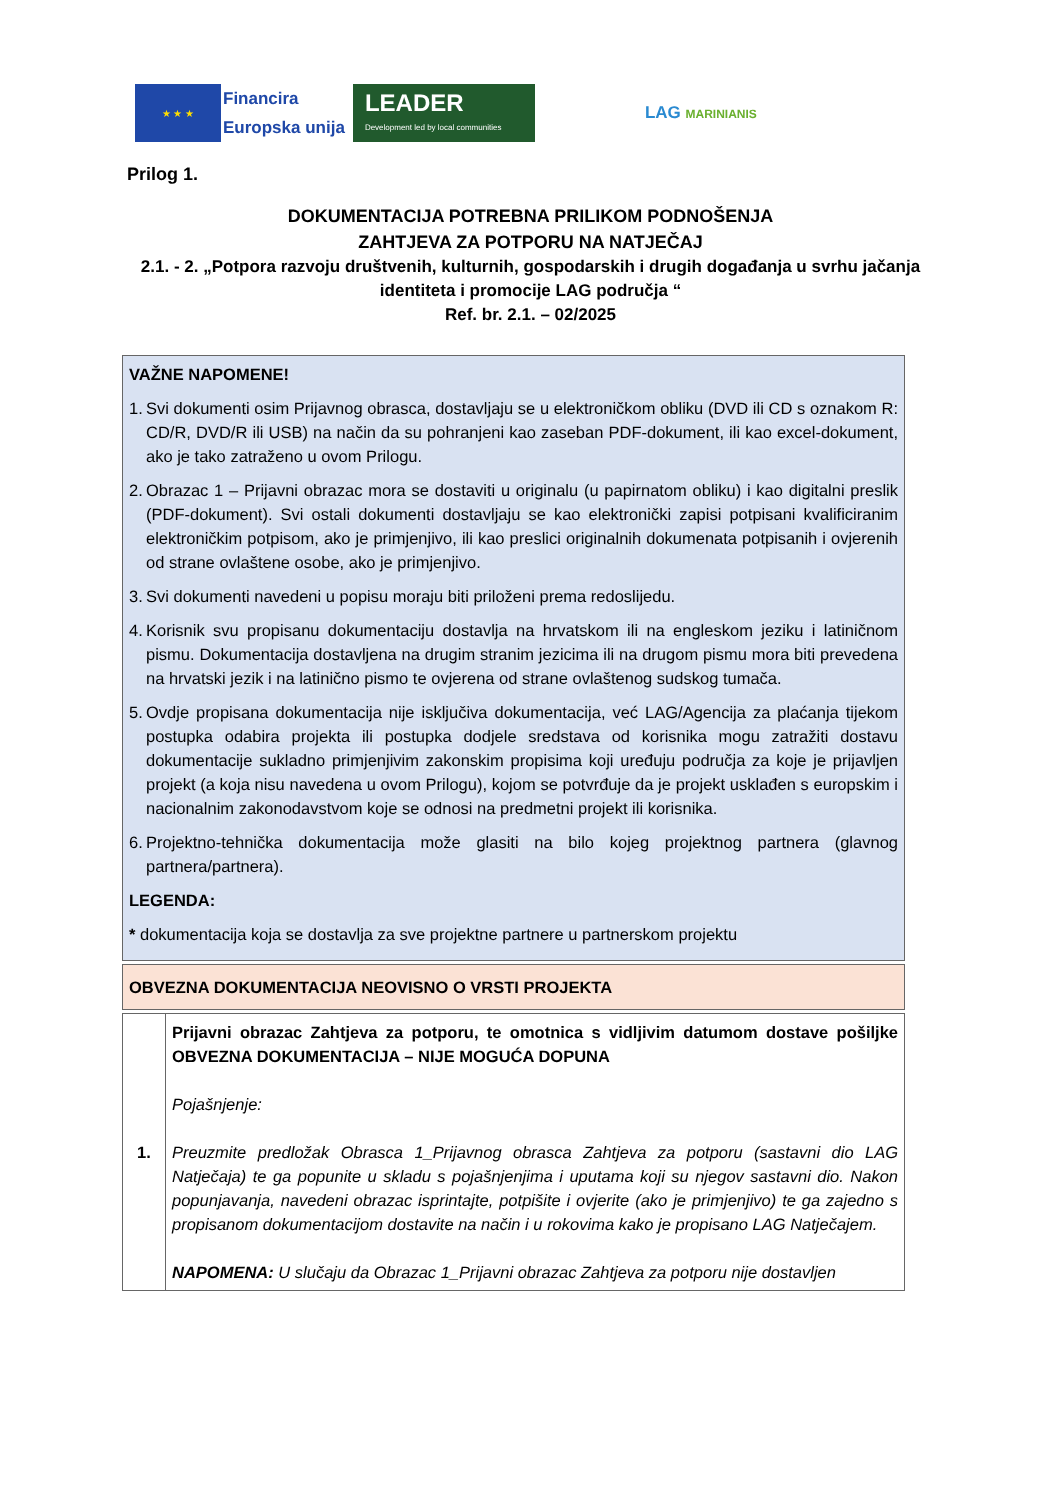★ ★ ★
Financira
Europska unija
LEADER
Development led by local communities
LAG MARINIANIS
Prilog 1.
DOKUMENTACIJA POTREBNA PRILIKOM PODNOŠENJA
ZAHTJEVA ZA POTPORU NA NATJEČAJ
2.1. - 2. „Potpora razvoju društvenih, kulturnih, gospodarskih i drugih događanja u svrhu jačanja identiteta i promocije LAG područja “
Ref. br. 2.1. – 02/2025
| VAŽNE NAPOMENE! 1. Svi dokumenti osim Prijavnog obrasca, dostavljaju se u elektroničkom obliku (DVD ili CD s oznakom R: CD/R, DVD/R ili USB) na način da su pohranjeni kao zaseban PDF-dokument, ili kao excel-dokument, ako je tako zatraženo u ovom Prilogu. 2. Obrazac 1 – Prijavni obrazac mora se dostaviti u originalu (u papirnatom obliku) i kao digitalni preslik (PDF-dokument). Svi ostali dokumenti dostavljaju se kao elektronički zapisi potpisani kvalificiranim elektroničkim potpisom, ako je primjenjivo, ili kao preslici originalnih dokumenata potpisanih i ovjerenih od strane ovlaštene osobe, ako je primjenjivo. 3. Svi dokumenti navedeni u popisu moraju biti priloženi prema redoslijedu. 4. Korisnik svu propisanu dokumentaciju dostavlja na hrvatskom ili na engleskom jeziku i latiničnom pismu. Dokumentacija dostavljena na drugim stranim jezicima ili na drugom pismu mora biti prevedena na hrvatski jezik i na latinično pismo te ovjerena od strane ovlaštenog sudskog tumača. 5. Ovdje propisana dokumentacija nije isključiva dokumentacija, već LAG/Agencija za plaćanja tijekom postupka odabira projekta ili postupka dodjele sredstava od korisnika mogu zatražiti dostavu dokumentacije sukladno primjenjivim zakonskim propisima koji uređuju područja za koje je prijavljen projekt (a koja nisu navedena u ovom Prilogu), kojom se potvrđuje da je projekt usklađen s europskim i nacionalnim zakonodavstvom koje se odnosi na predmetni projekt ili korisnika. 6. Projektno-tehnička dokumentacija može glasiti na bilo kojeg projektnog partnera (glavnog partnera/partnera). LEGENDA: * dokumentacija koja se dostavlja za sve projektne partnere u partnerskom projektu |
| OBVEZNA DOKUMENTACIJA NEOVISNO O VRSTI PROJEKTA |
| 1. | Prijavni obrazac Zahtjeva za potporu, te omotnica s vidljivim datumom dostave pošiljke OBVEZNA DOKUMENTACIJA – NIJE MOGUĆA DOPUNA Pojašnjenje: Preuzmite predložak Obrasca 1_Prijavnog obrasca Zahtjeva za potporu (sastavni dio LAG Natječaja) te ga popunite u skladu s pojašnjenjima i uputama koji su njegov sastavni dio. Nakon popunjavanja, navedeni obrazac isprintajte, potpišite i ovjerite (ako je primjenjivo) te ga zajedno s propisanom dokumentacijom dostavite na način i u rokovima kako je propisano LAG Natječajem. NAPOMENA: U slučaju da Obrazac 1_Prijavni obrazac Zahtjeva za potporu nije dostavljen |